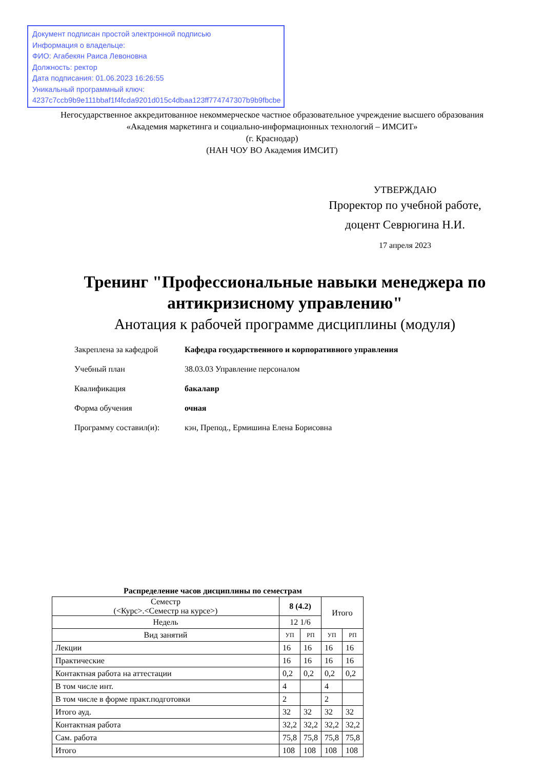Документ подписан простой электронной подписью
Информация о владельце:
ФИО: Агабекян Раиса Левоновна
Должность: ректор
Дата подписания: 01.06.2023 16:26:55
Уникальный программный ключ:
4237c7ccb9b9e111bbaf1f4fcda9201d015c4dbaa123ff774747307b9b9fbcbe
Негосударственное аккредитованное некоммерческое частное образовательное учреждение высшего образования
«Академия маркетинга и социально-информационных технологий – ИМСИТ»
(г. Краснодар)
(НАН ЧОУ ВО Академия ИМСИТ)
УТВЕРЖДАЮ
Проректор по учебной работе,
доцент Севрюгина Н.И.
17 апреля 2023
Тренинг "Профессиональные навыки менеджера по антикризисному управлению"
Анотация к рабочей программе дисциплины (модуля)
| Закреплена за кафедрой | Кафедра государственного и корпоративного управления |
| Учебный план | 38.03.03 Управление персоналом |
| Квалификация | бакалавр |
| Форма обучения | очная |
| Программу составил(и): | кэн, Препод., Ермишина Елена Борисовна |
Распределение часов дисциплины по семестрам
| Семестр (<Курс>.<Семестр на курсе>) | 8 (4.2) | | Итого | |
| --- | --- | --- | --- | --- |
| Недель | 12 1/6 | | | |
| Вид занятий | УП | РП | УП | РП |
| Лекции | 16 | 16 | 16 | 16 |
| Практические | 16 | 16 | 16 | 16 |
| Контактная работа на аттестации | 0,2 | 0,2 | 0,2 | 0,2 |
| В том числе инт. | 4 | | 4 | |
| В том числе в форме практ.подготовки | 2 | | 2 | |
| Итого ауд. | 32 | 32 | 32 | 32 |
| Контактная работа | 32,2 | 32,2 | 32,2 | 32,2 |
| Сам. работа | 75,8 | 75,8 | 75,8 | 75,8 |
| Итого | 108 | 108 | 108 | 108 |